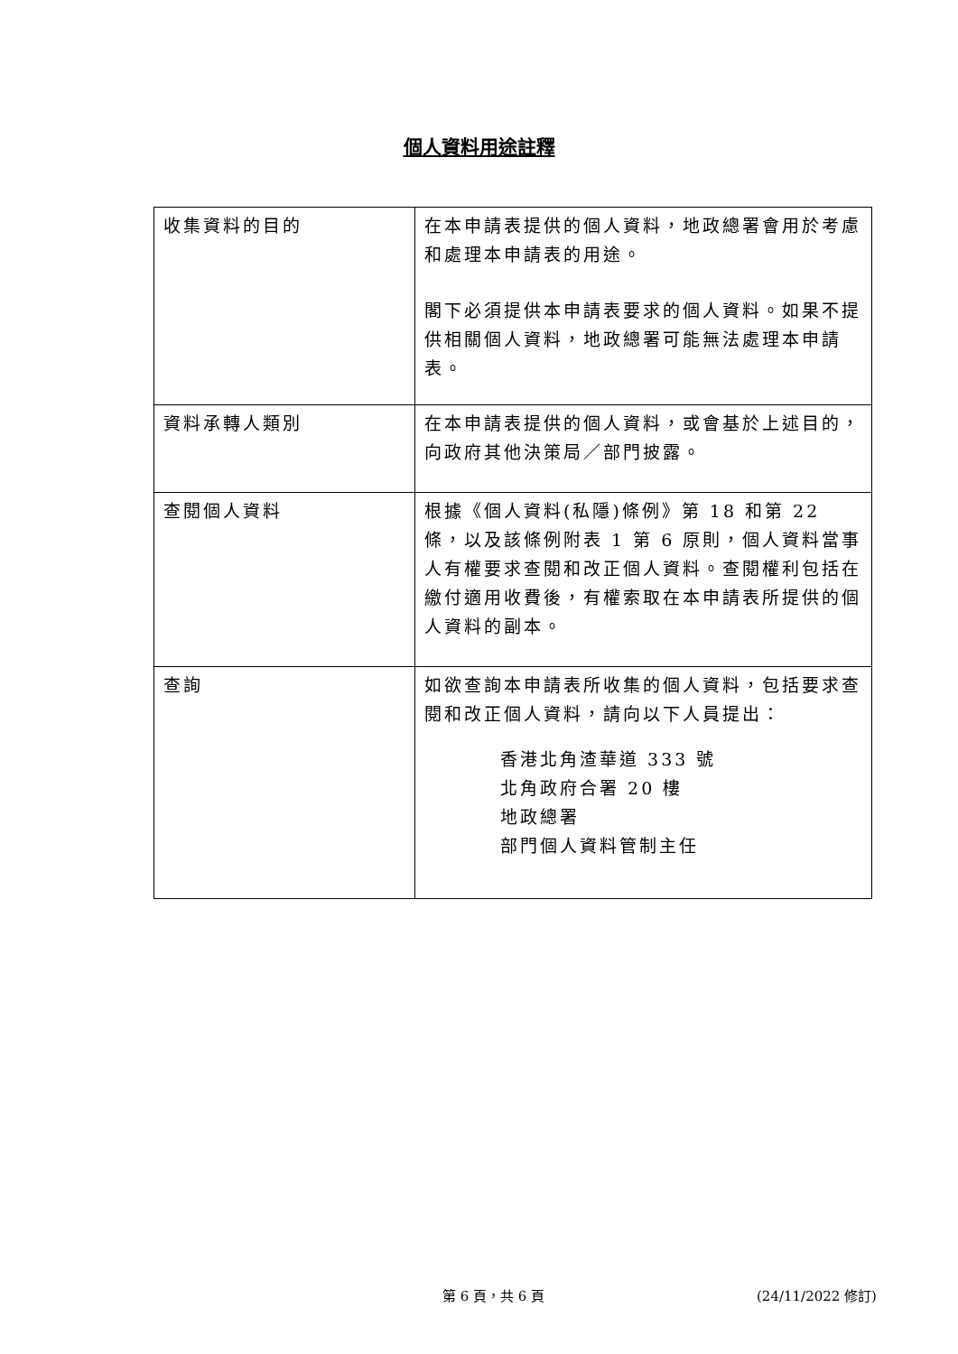個人資料用途註釋
| 收集資料的目的 | 在本申請表提供的個人資料，地政總署會用於考慮和處理本申請表的用途。 閣下必須提供本申請表要求的個人資料。如果不提供相關個人資料，地政總署可能無法處理本申請表。 |
| 資料承轉人類別 | 在本申請表提供的個人資料，或會基於上述目的，向政府其他決策局／部門披露。 |
| 查閱個人資料 | 根據《個人資料(私隱)條例》第 18 和第 22 條，以及該條例附表 1 第 6 原則，個人資料當事人有權要求查閱和改正個人資料。查閱權利包括在繳付適用收費後，有權索取在本申請表所提供的個人資料的副本。 |
| 查詢 | 如欲查詢本申請表所收集的個人資料，包括要求查閱和改正個人資料，請向以下人員提出： 香港北角渣華道 333 號 北角政府合署 20 樓 地政總署 部門個人資料管制主任 |
第 6 頁，共 6 頁 (24/11/2022 修訂)